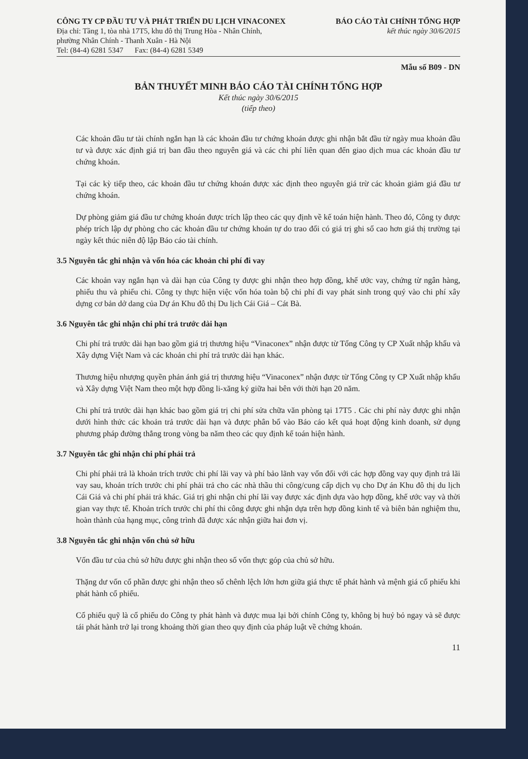CÔNG TY CP ĐẦU TƯ VÀ PHÁT TRIỂN DU LỊCH VINACONEX
Địa chỉ: Tầng 1, tòa nhà 17T5, khu đô thị Trung Hòa - Nhân Chính,
phường Nhân Chính - Thanh Xuân - Hà Nội
Tel: (84-4) 6281 5347 Fax: (84-4) 6281 5349
BÁO CÁO TÀI CHÍNH TỔNG HỢP
kết thúc ngày 30/6/2015
Mẫu số B09 - DN
BẢN THUYẾT MINH BÁO CÁO TÀI CHÍNH TỔNG HỢP
Kết thúc ngày 30/6/2015
(tiếp theo)
Các khoản đầu tư tài chính ngắn hạn là các khoản đầu tư chứng khoán được ghi nhận bắt đầu từ ngày mua khoản đầu tư và được xác định giá trị ban đầu theo nguyên giá và các chi phí liên quan đến giao dịch mua các khoản đầu tư chứng khoán.
Tại các kỳ tiếp theo, các khoản đầu tư chứng khoán được xác định theo nguyên giá trừ các khoản giảm giá đầu tư chứng khoán.
Dự phòng giảm giá đầu tư chứng khoán được trích lập theo các quy định về kế toán hiện hành. Theo đó, Công ty được phép trích lập dự phòng cho các khoản đầu tư chứng khoán tự do trao đổi có giá trị ghi sổ cao hơn giá thị trường tại ngày kết thúc niên độ lập Báo cáo tài chính.
3.5 Nguyên tắc ghi nhận và vốn hóa các khoản chi phí đi vay
Các khoản vay ngắn hạn và dài hạn của Công ty được ghi nhận theo hợp đồng, khế ước vay, chứng từ ngân hàng, phiếu thu và phiếu chi. Công ty thực hiện việc vốn hóa toàn bộ chi phí đi vay phát sinh trong quý vào chi phí xây dựng cơ bản dở dang của Dự án Khu đô thị Du lịch Cái Giá – Cát Bà.
3.6 Nguyên tắc ghi nhận chi phí trả trước dài hạn
Chi phí trả trước dài hạn bao gồm giá trị thương hiệu “Vinaconex” nhận được từ Tổng Công ty CP Xuất nhập khẩu và Xây dựng Việt Nam và các khoản chi phí trả trước dài hạn khác.
Thương hiệu nhượng quyền phản ánh giá trị thương hiệu “Vinaconex” nhận được từ Tổng Công ty CP Xuất nhập khẩu và Xây dựng Việt Nam theo một hợp đồng li-xăng ký giữa hai bên với thời hạn 20 năm.
Chi phí trả trước dài hạn khác bao gồm giá trị chi phí sửa chữa văn phòng tại 17T5 . Các chi phí này được ghi nhận dưới hình thức các khoản trả trước dài hạn và được phân bổ vào Báo cáo kết quả hoạt động kinh doanh, sử dụng phương pháp đường thẳng trong vòng ba năm theo các quy định kế toán hiện hành.
3.7 Nguyên tắc ghi nhận chi phí phải trả
Chi phí phải trả là khoản trích trước chi phí lãi vay và phí bảo lãnh vay vốn đối với các hợp đồng vay quy định trả lãi vay sau, khoản trích trước chi phí phải trả cho các nhà thầu thi công/cung cấp dịch vụ cho Dự án Khu đô thị du lịch Cái Giá và chi phí phải trả khác. Giá trị ghi nhận chi phí lãi vay được xác định dựa vào hợp đồng, khế ước vay và thời gian vay thực tế. Khoản trích trước chi phí thi công được ghi nhận dựa trên hợp đồng kinh tế và biên bản nghiệm thu, hoàn thành của hạng mục, công trình đã được xác nhận giữa hai đơn vị.
3.8 Nguyên tắc ghi nhận vốn chủ sở hữu
Vốn đầu tư của chủ sở hữu được ghi nhận theo số vốn thực góp của chủ sở hữu.
Thặng dư vốn cổ phần được ghi nhận theo số chênh lệch lớn hơn giữa giá thực tế phát hành và mệnh giá cổ phiếu khi phát hành cổ phiếu.
Cổ phiếu quỹ là cổ phiếu do Công ty phát hành và được mua lại bởi chính Công ty, không bị huỷ bỏ ngay và sẽ được tái phát hành trở lại trong khoảng thời gian theo quy định của pháp luật về chứng khoán.
11